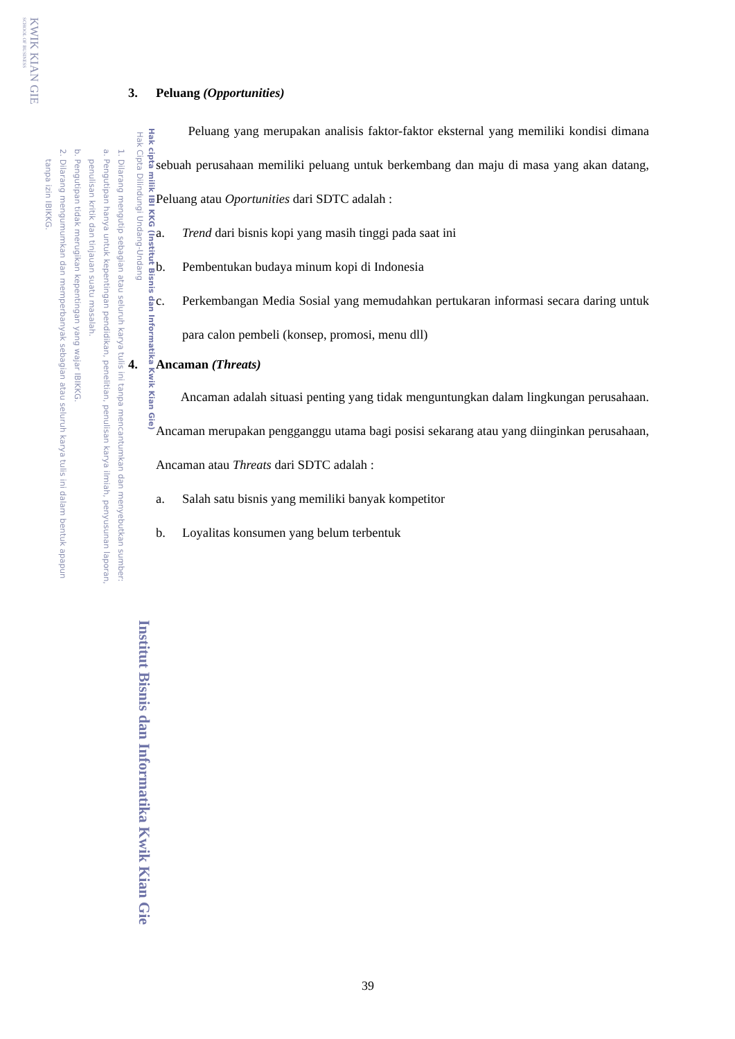Hak cipta milik IBI KKG (Institut Bisnis dan Informatika Kwik Kian Gie)
Hak Cipta Dilindungi Undang-Undang
1. Dilarang mengutip sebagian atau seluruh karya tulis ini tanpa mencantumkan dan menyebutkan sumber:
a. Pengutipan hanya untuk kepentingan pendidikan, penelitian, penulisan karya ilmiah, penyusunan laporan,
penulisan kritik dan tinjauan suatu masalah.
b. Pengutipan tidak merugikan kepentingan yang wajar IBIKKG.
2. Dilarang mengumumkan dan memperbanyak sebagian atau seluruh karya tulis ini dalam bentuk apapun
tanpa izin IBIKKG.
KWIK KIAN GIE
SCHOOL OF BUSINESS
Institut Bisnis dan Informatika Kwik Kian Gie
3. Peluang (Opportunities)
Peluang yang merupakan analisis faktor-faktor eksternal yang memiliki kondisi dimana sebuah perusahaan memiliki peluang untuk berkembang dan maju di masa yang akan datang, Peluang atau Oportunities dari SDTC adalah :
a. Trend dari bisnis kopi yang masih tinggi pada saat ini
b. Pembentukan budaya minum kopi di Indonesia
c.
Perkembangan Media Sosial yang memudahkan pertukaran informasi secara daring untuk para calon pembeli (konsep, promosi, menu dll)
4. Ancaman (Threats)
Ancaman adalah situasi penting yang tidak menguntungkan dalam lingkungan perusahaan. Ancaman merupakan pengganggu utama bagi posisi sekarang atau yang diinginkan perusahaan, Ancaman atau Threats dari SDTC adalah :
a. Salah satu bisnis yang memiliki banyak kompetitor
b. Loyalitas konsumen yang belum terbentuk
39